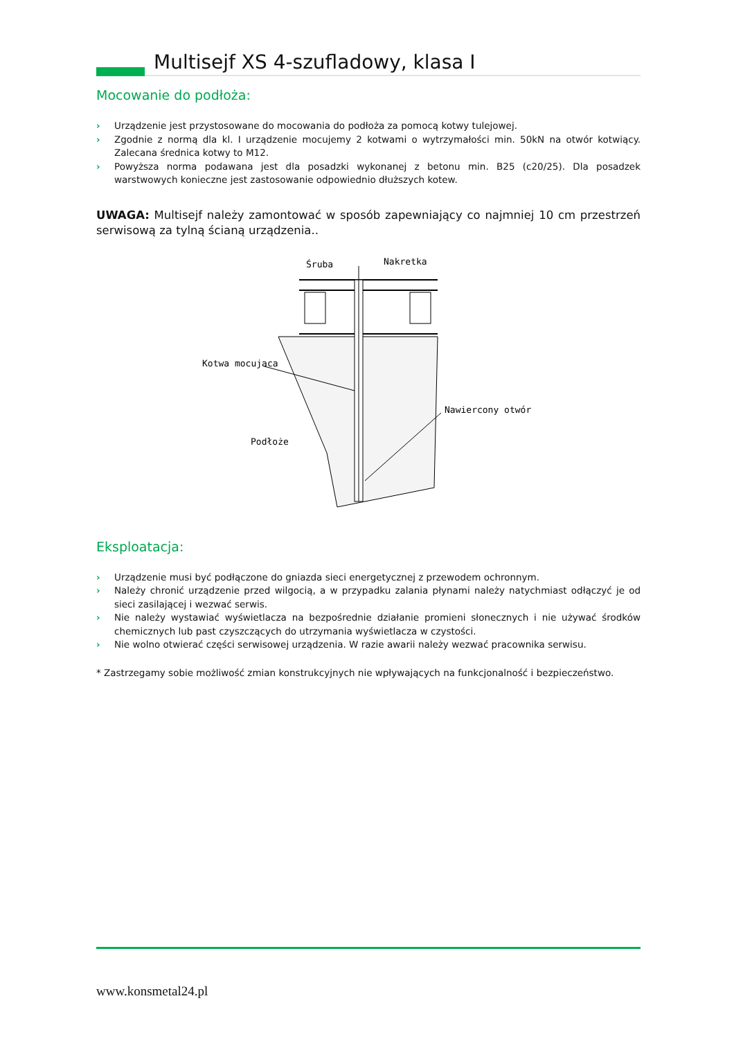Multisejf XS 4-szufladowy, klasa I
Mocowanie do podłoża:
› Urządzenie jest przystosowane do mocowania do podłoża za pomocą kotwy tulejowej.
› Zgodnie z normą dla kl. I urządzenie mocujemy 2 kotwami o wytrzymałości min. 50kN na otwór kotwiący. Zalecana średnica kotwy to M12.
› Powyższa norma podawana jest dla posadzki wykonanej z betonu min. B25 (c20/25). Dla posadzek warstwowych konieczne jest zastosowanie odpowiednio dłuższych kotew.
UWAGA: Multisejf należy zamontować w sposób zapewniający co najmniej 10 cm przestrzeń serwisową za tylną ścianą urządzenia..
Śruba
Nakretka
Kotwa mocujaca
Nawiercony otwór
Podłoże
Eksploatacja:
› Urządzenie musi być podłączone do gniazda sieci energetycznej z przewodem ochronnym.
› Należy chronić urządzenie przed wilgocią, a w przypadku zalania płynami należy natychmiast odłączyć je od sieci zasilającej i wezwać serwis.
› Nie należy wystawiać wyświetlacza na bezpośrednie działanie promieni słonecznych i nie używać środków chemicznych lub past czyszczących do utrzymania wyświetlacza w czystości.
› Nie wolno otwierać części serwisowej urządzenia. W razie awarii należy wezwać pracownika serwisu.
* Zastrzegamy sobie możliwość zmian konstrukcyjnych nie wpływających na funkcjonalność i bezpieczeństwo.
www.konsmetal24.pl